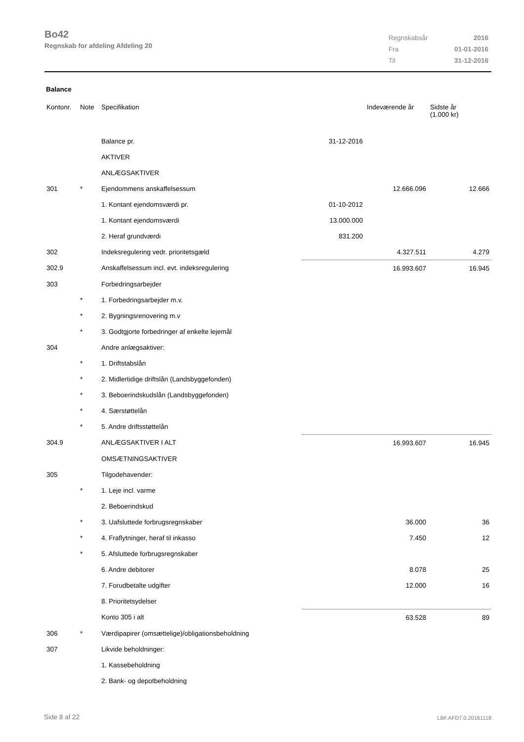Bo42
Regnskab for afdeling Afdeling 20
| Regnskabsår | 2016 |
| Fra | 01-01-2016 |
| Til | 31-12-2016 |
Balance
| Kontonr. | Note | Specifikation | | Indeværende år | Sidste år (1.000 kr) |
| --- | --- | --- | --- | --- | --- |
| | | Balance pr. | 31-12-2016 | | |
| | | AKTIVER | | | |
| | | ANLÆGSAKTIVER | | | |
| 301 | * | Ejendommens anskaffelsessum | | 12.666.096 | 12.666 |
| | | 1. Kontant ejendomsværdi pr. | 01-10-2012 | | |
| | | 1. Kontant ejendomsværdi | 13.000.000 | | |
| | | 2. Heraf grundværdi | 831.200 | | |
| 302 | | Indeksregulering vedr. prioritetsgæld | | 4.327.511 | 4.279 |
| 302.9 | | Anskaffelsessum incl. evt. indeksregulering | | 16.993.607 | 16.945 |
| 303 | | Forbedringsarbejder | | | |
| | * | 1. Forbedringsarbejder m.v. | | | |
| | * | 2. Bygningsrenovering m.v | | | |
| | * | 3. Godtgjorte forbedringer af enkelte lejemål | | | |
| 304 | | Andre anlægsaktiver: | | | |
| | * | 1. Driftstabslån | | | |
| | * | 2. Midlertidige driftslån (Landsbyggefonden) | | | |
| | * | 3. Beboerindskudslån (Landsbyggefonden) | | | |
| | * | 4. Særstøttelån | | | |
| | * | 5. Andre driftsstøttelån | | | |
| 304.9 | | ANLÆGSAKTIVER I ALT | | 16.993.607 | 16.945 |
| | | OMSÆTNINGSAKTIVER | | | |
| 305 | | Tilgodehavender: | | | |
| | * | 1. Leje incl. varme | | | |
| | | 2. Beboerindskud | | | |
| | * | 3. Uafsluttede forbrugsregnskaber | | 36.000 | 36 |
| | * | 4. Fraflytninger, heraf til inkasso | | 7.450 | 12 |
| | * | 5. Afsluttede forbrugsregnskaber | | | |
| | | 6. Andre debitorer | | 8.078 | 25 |
| | | 7. Forudbetalte udgifter | | 12.000 | 16 |
| | | 8. Prioritetsydelser | | | |
| | | Konto 305 i alt | | 63.528 | 89 |
| 306 | * | Værdipapirer (omsættelige)/obligationsbeholdning | | | |
| 307 | | Likvide beholdninger: | | | |
| | | 1. Kassebeholdning | | | |
| | | 2. Bank- og depotbeholdning | | | |
Side 8 af 22 LBF.AFD7.0.20161118